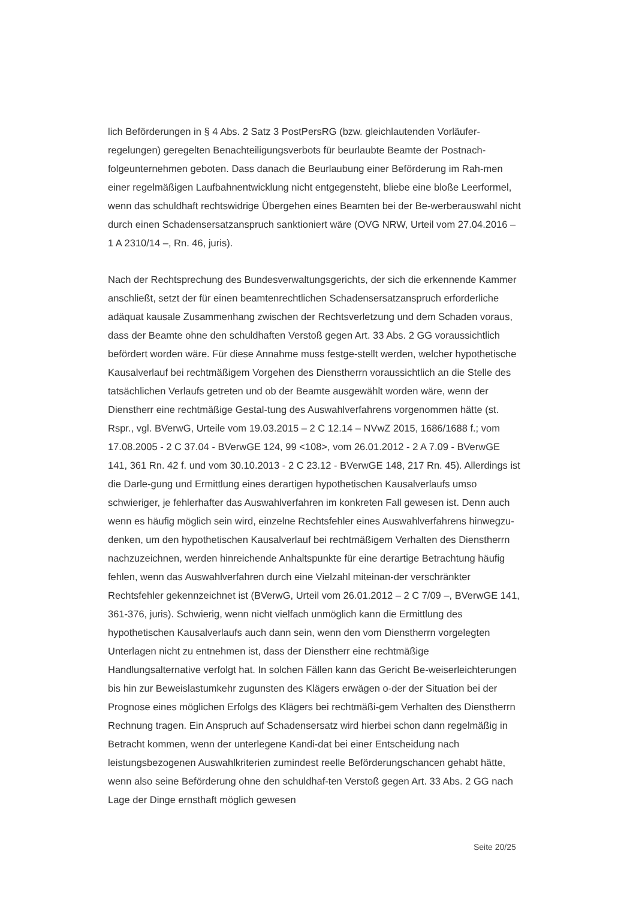lich Beförderungen in § 4 Abs. 2 Satz 3 PostPersRG (bzw. gleichlautenden Vorläufer-regelungen) geregelten Benachteiligungsverbots für beurlaubte Beamte der Postnach-folgeunternehmen geboten. Dass danach die Beurlaubung einer Beförderung im Rah-men einer regelmäßigen Laufbahnentwicklung nicht entgegensteht, bliebe eine bloße Leerformel, wenn das schuldhaft rechtswidrige Übergehen eines Beamten bei der Be-werberauswahl nicht durch einen Schadensersatzanspruch sanktioniert wäre (OVG NRW, Urteil vom 27.04.2016 – 1 A 2310/14 –, Rn. 46, juris).
Nach der Rechtsprechung des Bundesverwaltungsgerichts, der sich die erkennende Kammer anschließt, setzt der für einen beamtenrechtlichen Schadensersatzanspruch erforderliche adäquat kausale Zusammenhang zwischen der Rechtsverletzung und dem Schaden voraus, dass der Beamte ohne den schuldhaften Verstoß gegen Art. 33 Abs. 2 GG voraussichtlich befördert worden wäre. Für diese Annahme muss festge-stellt werden, welcher hypothetische Kausalverlauf bei rechtmäßigem Vorgehen des Dienstherrn voraussichtlich an die Stelle des tatsächlichen Verlaufs getreten und ob der Beamte ausgewählt worden wäre, wenn der Dienstherr eine rechtmäßige Gestal-tung des Auswahlverfahrens vorgenommen hätte (st. Rspr., vgl. BVerwG, Urteile vom 19.03.2015 – 2 C 12.14 – NVwZ 2015, 1686/1688 f.; vom 17.08.2005 - 2 C 37.04 - BVerwGE 124, 99 <108>, vom 26.01.2012 - 2 A 7.09 - BVerwGE 141, 361 Rn. 42 f. und vom 30.10.2013 - 2 C 23.12 - BVerwGE 148, 217 Rn. 45). Allerdings ist die Darle-gung und Ermittlung eines derartigen hypothetischen Kausalverlaufs umso schwieriger, je fehlerhafter das Auswahlverfahren im konkreten Fall gewesen ist. Denn auch wenn es häufig möglich sein wird, einzelne Rechtsfehler eines Auswahlverfahrens hinwegzu-denken, um den hypothetischen Kausalverlauf bei rechtmäßigem Verhalten des Dienstherrn nachzuzeichnen, werden hinreichende Anhaltspunkte für eine derartige Betrachtung häufig fehlen, wenn das Auswahlverfahren durch eine Vielzahl miteinan-der verschränkter Rechtsfehler gekennzeichnet ist (BVerwG, Urteil vom 26.01.2012 – 2 C 7/09 –, BVerwGE 141, 361-376, juris). Schwierig, wenn nicht vielfach unmöglich kann die Ermittlung des hypothetischen Kausalverlaufs auch dann sein, wenn den vom Dienstherrn vorgelegten Unterlagen nicht zu entnehmen ist, dass der Dienstherr eine rechtmäßige Handlungsalternative verfolgt hat. In solchen Fällen kann das Gericht Be-weiserleichterungen bis hin zur Beweislastumkehr zugunsten des Klägers erwägen o-der der Situation bei der Prognose eines möglichen Erfolgs des Klägers bei rechtmäßi-gem Verhalten des Dienstherrn Rechnung tragen. Ein Anspruch auf Schadensersatz wird hierbei schon dann regelmäßig in Betracht kommen, wenn der unterlegene Kandi-dat bei einer Entscheidung nach leistungsbezogenen Auswahlkriterien zumindest reelle Beförderungschancen gehabt hätte, wenn also seine Beförderung ohne den schuldhaf-ten Verstoß gegen Art. 33 Abs. 2 GG nach Lage der Dinge ernsthaft möglich gewesen
Seite 20/25